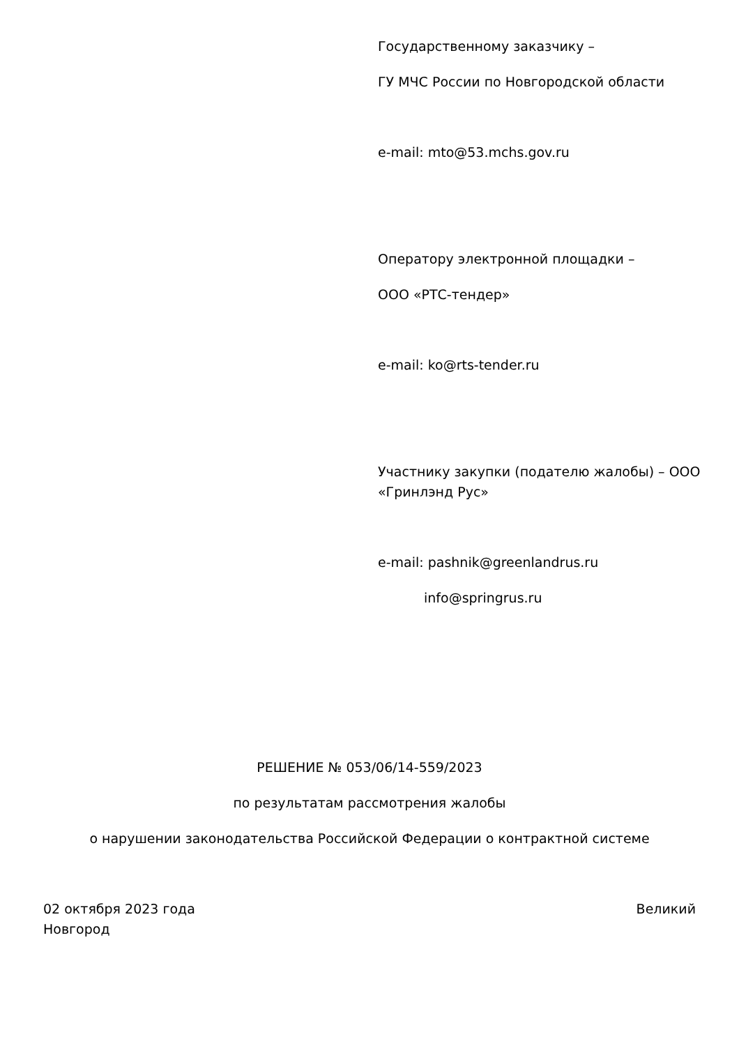Государственному заказчику –
ГУ МЧС России по Новгородской области
e-mail: mto@53.mchs.gov.ru
Оператору электронной площадки –
ООО «РТС-тендер»
e-mail: ko@rts-tender.ru
Участнику закупки (подателю жалобы) – ООО «Гринлэнд Рус»
e-mail: pashnik@greenlandrus.ru
info@springrus.ru
РЕШЕНИЕ № 053/06/14-559/2023
по результатам рассмотрения жалобы
о нарушении законодательства Российской Федерации о контрактной системе
02 октября 2023 года Великий
Новгород